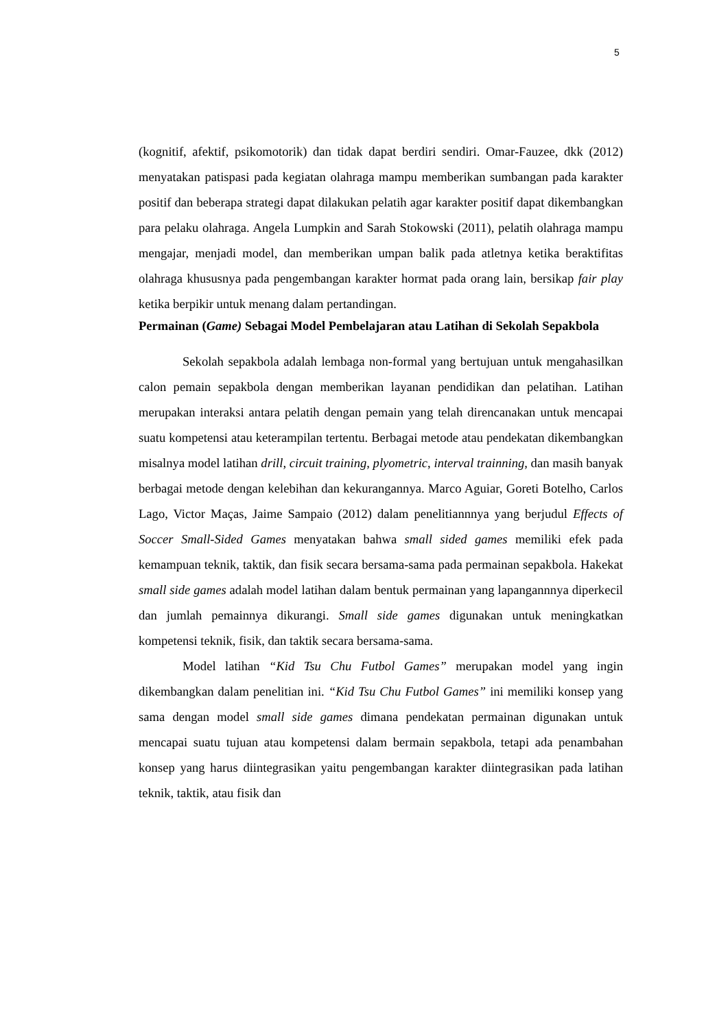5
(kognitif, afektif, psikomotorik) dan tidak dapat berdiri sendiri. Omar-Fauzee, dkk (2012) menyatakan patispasi pada kegiatan olahraga mampu memberikan sumbangan pada karakter positif dan beberapa strategi dapat dilakukan pelatih agar karakter positif dapat dikembangkan para pelaku olahraga. Angela Lumpkin and Sarah Stokowski (2011), pelatih olahraga mampu mengajar, menjadi model, dan memberikan umpan balik pada atletnya ketika beraktifitas olahraga khususnya pada pengembangan karakter hormat pada orang lain, bersikap fair play ketika berpikir untuk menang dalam pertandingan.
Permainan (Game) Sebagai Model Pembelajaran atau Latihan di Sekolah Sepakbola
Sekolah sepakbola adalah lembaga non-formal yang bertujuan untuk mengahasilkan calon pemain sepakbola dengan memberikan layanan pendidikan dan pelatihan. Latihan merupakan interaksi antara pelatih dengan pemain yang telah direncanakan untuk mencapai suatu kompetensi atau keterampilan tertentu. Berbagai metode atau pendekatan dikembangkan misalnya model latihan drill, circuit training, plyometric, interval trainning, dan masih banyak berbagai metode dengan kelebihan dan kekurangannya. Marco Aguiar, Goreti Botelho, Carlos Lago, Victor Maças, Jaime Sampaio (2012) dalam penelitiannnya yang berjudul Effects of Soccer Small-Sided Games menyatakan bahwa small sided games memiliki efek pada kemampuan teknik, taktik, dan fisik secara bersama-sama pada permainan sepakbola. Hakekat small side games adalah model latihan dalam bentuk permainan yang lapangannnya diperkecil dan jumlah pemainnya dikurangi. Small side games digunakan untuk meningkatkan kompetensi teknik, fisik, dan taktik secara bersama-sama.
Model latihan “Kid Tsu Chu Futbol Games” merupakan model yang ingin dikembangkan dalam penelitian ini. “Kid Tsu Chu Futbol Games” ini memiliki konsep yang sama dengan model small side games dimana pendekatan permainan digunakan untuk mencapai suatu tujuan atau kompetensi dalam bermain sepakbola, tetapi ada penambahan konsep yang harus diintegrasikan yaitu pengembangan karakter diintegrasikan pada latihan teknik, taktik, atau fisik dan